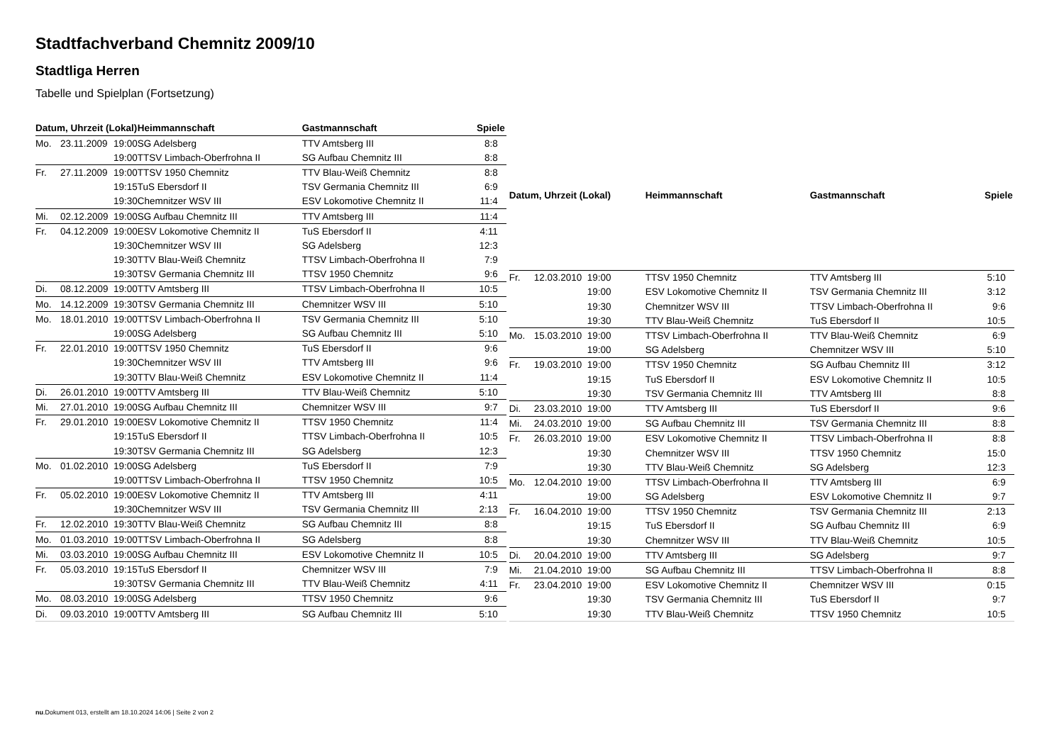Stadtfachverband Chemnitz 2009/10
Stadtliga Herren
Tabelle und Spielplan (Fortsetzung)
| Datum, Uhrzeit (Lokal) | | | Heimmannschaft | Gastmannschaft | Spiele |
| --- | --- | --- | --- | --- | --- |
| Mo. | 23.11.2009 | 19:00 | SG Adelsberg | TTV Amtsberg III | 8:8 |
| | | 19:00 | TTSV Limbach-Oberfrohna II | SG Aufbau Chemnitz III | 8:8 |
| Fr. | 27.11.2009 | 19:00 | TTSV 1950 Chemnitz | TTV Blau-Weiß Chemnitz | 8:8 |
| | | 19:15 | TuS Ebersdorf II | TSV Germania Chemnitz III | 6:9 |
| | | 19:30 | Chemnitzer WSV III | ESV Lokomotive Chemnitz II | 11:4 |
| Mi. | 02.12.2009 | 19:00 | SG Aufbau Chemnitz III | TTV Amtsberg III | 11:4 |
| Fr. | 04.12.2009 | 19:00 | ESV Lokomotive Chemnitz II | TuS Ebersdorf II | 4:11 |
| | | 19:30 | Chemnitzer WSV III | SG Adelsberg | 12:3 |
| | | 19:30 | TTV Blau-Weiß Chemnitz | TTSV Limbach-Oberfrohna II | 7:9 |
| | | 19:30 | TSV Germania Chemnitz III | TTSV 1950 Chemnitz | 9:6 |
| Di. | 08.12.2009 | 19:00 | TTV Amtsberg III | TTSV Limbach-Oberfrohna II | 10:5 |
| Mo. | 14.12.2009 | 19:30 | TSV Germania Chemnitz III | Chemnitzer WSV III | 5:10 |
| Mo. | 18.01.2010 | 19:00 | TTSV Limbach-Oberfrohna II | TSV Germania Chemnitz III | 5:10 |
| | | 19:00 | SG Adelsberg | SG Aufbau Chemnitz III | 5:10 |
| Fr. | 22.01.2010 | 19:00 | TTSV 1950 Chemnitz | TuS Ebersdorf II | 9:6 |
| | | 19:30 | Chemnitzer WSV III | TTV Amtsberg III | 9:6 |
| | | 19:30 | TTV Blau-Weiß Chemnitz | ESV Lokomotive Chemnitz II | 11:4 |
| Di. | 26.01.2010 | 19:00 | TTV Amtsberg III | TTV Blau-Weiß Chemnitz | 5:10 |
| Mi. | 27.01.2010 | 19:00 | SG Aufbau Chemnitz III | Chemnitzer WSV III | 9:7 |
| Fr. | 29.01.2010 | 19:00 | ESV Lokomotive Chemnitz II | TTSV 1950 Chemnitz | 11:4 |
| | | 19:15 | TuS Ebersdorf II | TTSV Limbach-Oberfrohna II | 10:5 |
| | | 19:30 | TSV Germania Chemnitz III | SG Adelsberg | 12:3 |
| Mo. | 01.02.2010 | 19:00 | SG Adelsberg | TuS Ebersdorf II | 7:9 |
| | | 19:00 | TTSV Limbach-Oberfrohna II | TTSV 1950 Chemnitz | 10:5 |
| Fr. | 05.02.2010 | 19:00 | ESV Lokomotive Chemnitz II | TTV Amtsberg III | 4:11 |
| | | 19:30 | Chemnitzer WSV III | TSV Germania Chemnitz III | 2:13 |
| Fr. | 12.02.2010 | 19:30 | TTV Blau-Weiß Chemnitz | SG Aufbau Chemnitz III | 8:8 |
| Mo. | 01.03.2010 | 19:00 | TTSV Limbach-Oberfrohna II | SG Adelsberg | 8:8 |
| Mi. | 03.03.2010 | 19:00 | SG Aufbau Chemnitz III | ESV Lokomotive Chemnitz II | 10:5 |
| Fr. | 05.03.2010 | 19:15 | TuS Ebersdorf II | Chemnitzer WSV III | 7:9 |
| | | 19:30 | TSV Germania Chemnitz III | TTV Blau-Weiß Chemnitz | 4:11 |
| Mo. | 08.03.2010 | 19:00 | SG Adelsberg | TTSV 1950 Chemnitz | 9:6 |
| Di. | 09.03.2010 | 19:00 | TTV Amtsberg III | SG Aufbau Chemnitz III | 5:10 |
| Datum, Uhrzeit (Lokal) | | | Heimmannschaft | Gastmannschaft | Spiele |
| --- | --- | --- | --- | --- | --- |
| Fr. | 12.03.2010 | 19:00 | TTSV 1950 Chemnitz | TTV Amtsberg III | 5:10 |
| | | 19:00 | ESV Lokomotive Chemnitz II | TSV Germania Chemnitz III | 3:12 |
| | | 19:30 | Chemnitzer WSV III | TTSV Limbach-Oberfrohna II | 9:6 |
| | | 19:30 | TTV Blau-Weiß Chemnitz | TuS Ebersdorf II | 10:5 |
| Mo. | 15.03.2010 | 19:00 | TTSV Limbach-Oberfrohna II | TTV Blau-Weiß Chemnitz | 6:9 |
| | | 19:00 | SG Adelsberg | Chemnitzer WSV III | 5:10 |
| Fr. | 19.03.2010 | 19:00 | TTSV 1950 Chemnitz | SG Aufbau Chemnitz III | 3:12 |
| | | 19:15 | TuS Ebersdorf II | ESV Lokomotive Chemnitz II | 10:5 |
| | | 19:30 | TSV Germania Chemnitz III | TTV Amtsberg III | 8:8 |
| Di. | 23.03.2010 | 19:00 | TTV Amtsberg III | TuS Ebersdorf II | 9:6 |
| Mi. | 24.03.2010 | 19:00 | SG Aufbau Chemnitz III | TSV Germania Chemnitz III | 8:8 |
| Fr. | 26.03.2010 | 19:00 | ESV Lokomotive Chemnitz II | TTSV Limbach-Oberfrohna II | 8:8 |
| | | 19:30 | Chemnitzer WSV III | TTSV 1950 Chemnitz | 15:0 |
| | | 19:30 | TTV Blau-Weiß Chemnitz | SG Adelsberg | 12:3 |
| Mo. | 12.04.2010 | 19:00 | TTSV Limbach-Oberfrohna II | TTV Amtsberg III | 6:9 |
| | | 19:00 | SG Adelsberg | ESV Lokomotive Chemnitz II | 9:7 |
| Fr. | 16.04.2010 | 19:00 | TTSV 1950 Chemnitz | TSV Germania Chemnitz III | 2:13 |
| | | 19:15 | TuS Ebersdorf II | SG Aufbau Chemnitz III | 6:9 |
| | | 19:30 | Chemnitzer WSV III | TTV Blau-Weiß Chemnitz | 10:5 |
| Di. | 20.04.2010 | 19:00 | TTV Amtsberg III | SG Adelsberg | 9:7 |
| Mi. | 21.04.2010 | 19:00 | SG Aufbau Chemnitz III | TTSV Limbach-Oberfrohna II | 8:8 |
| Fr. | 23.04.2010 | 19:00 | ESV Lokomotive Chemnitz II | Chemnitzer WSV III | 0:15 |
| | | 19:30 | TSV Germania Chemnitz III | TuS Ebersdorf II | 9:7 |
| | | 19:30 | TTV Blau-Weiß Chemnitz | TTSV 1950 Chemnitz | 10:5 |
nu.Dokument 013, erstellt am 18.10.2024 14:06 | Seite 2 von 2